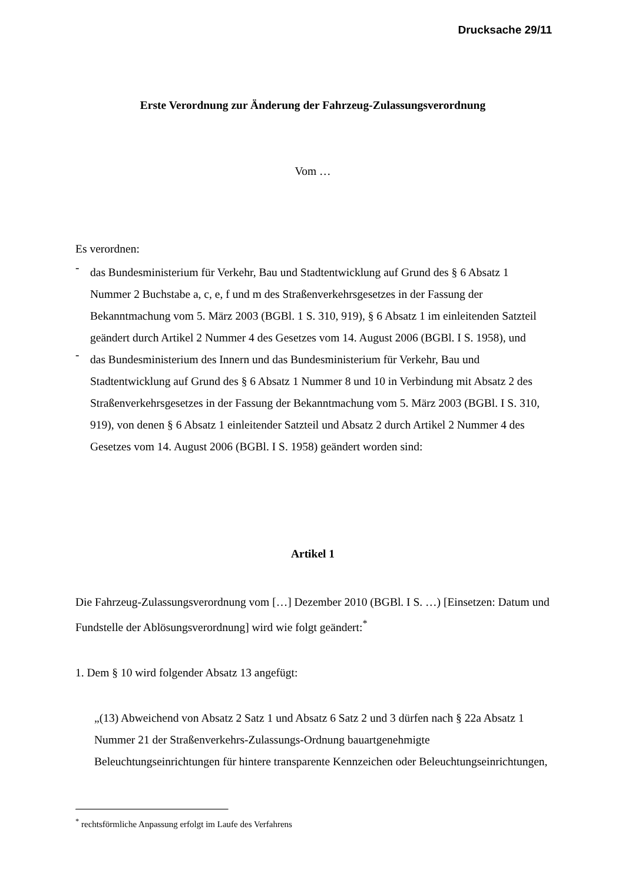Drucksache 29/11
Erste Verordnung zur Änderung der Fahrzeug-Zulassungsverordnung
Vom …
Es verordnen:
-
das Bundesministerium für Verkehr, Bau und Stadtentwicklung auf Grund des § 6 Absatz 1 Nummer 2 Buchstabe a, c, e, f und m des Straßenverkehrsgesetzes in der Fassung der Bekanntmachung vom 5. März 2003 (BGBl. 1 S. 310, 919), § 6 Absatz 1 im einleitenden Satzteil geändert durch Artikel 2 Nummer 4 des Gesetzes vom 14. August 2006 (BGBl. I S. 1958), und
-
das Bundesministerium des Innern und das Bundesministerium für Verkehr, Bau und Stadtentwicklung auf Grund des § 6 Absatz 1 Nummer 8 und 10 in Verbindung mit Absatz 2 des Straßenverkehrsgesetzes in der Fassung der Bekanntmachung vom 5. März 2003 (BGBl. I S. 310, 919), von denen § 6 Absatz 1 einleitender Satzteil und Absatz 2 durch Artikel 2 Nummer 4 des Gesetzes vom 14. August 2006 (BGBl. I S. 1958) geändert worden sind:
Artikel 1
Die Fahrzeug-Zulassungsverordnung vom […] Dezember 2010 (BGBl. I S. …) [Einsetzen: Datum und Fundstelle der Ablösungsverordnung] wird wie folgt geändert:<sup>*</sup>
1. Dem § 10 wird folgender Absatz 13 angefügt:
„(13) Abweichend von Absatz 2 Satz 1 und Absatz 6 Satz 2 und 3 dürfen nach § 22a Absatz 1 Nummer 21 der Straßenverkehrs-Zulassungs-Ordnung bauartgenehmigte Beleuchtungseinrichtungen für hintere transparente Kennzeichen oder Beleuchtungseinrichtungen,
<sup>*</sup> rechtsförmliche Anpassung erfolgt im Laufe des Verfahrens